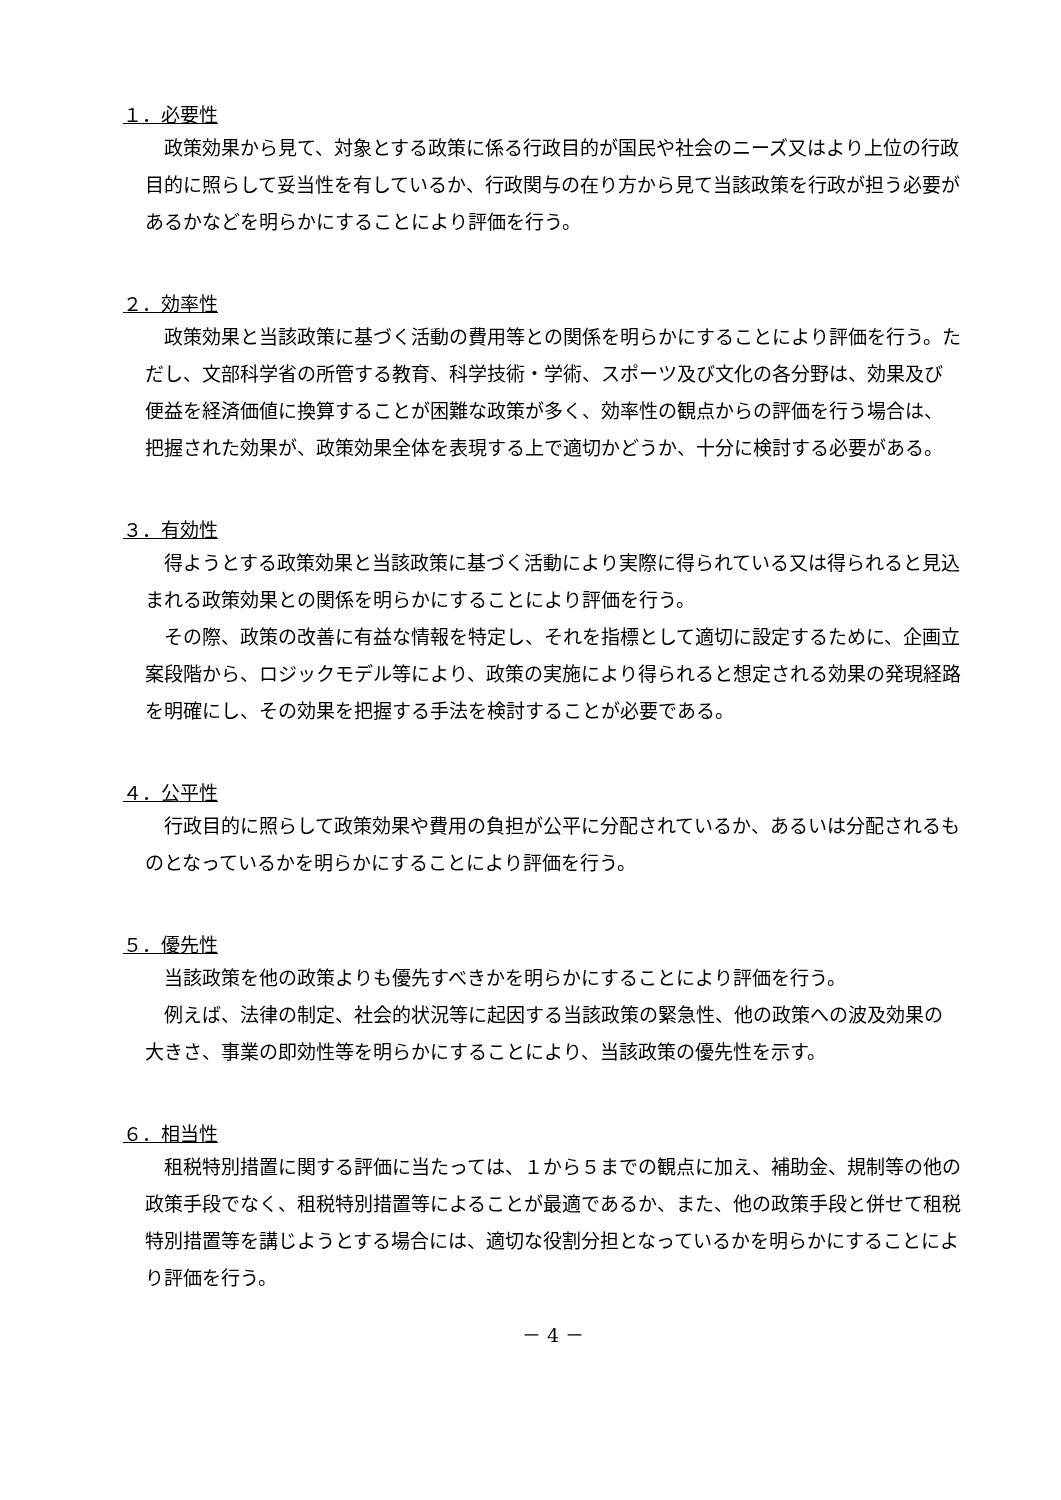１．必要性
政策効果から見て、対象とする政策に係る行政目的が国民や社会のニーズ又はより上位の行政目的に照らして妥当性を有しているか、行政関与の在り方から見て当該政策を行政が担う必要があるかなどを明らかにすることにより評価を行う。
２．効率性
政策効果と当該政策に基づく活動の費用等との関係を明らかにすることにより評価を行う。ただし、文部科学省の所管する教育、科学技術・学術、スポーツ及び文化の各分野は、効果及び便益を経済価値に換算することが困難な政策が多く、効率性の観点からの評価を行う場合は、把握された効果が、政策効果全体を表現する上で適切かどうか、十分に検討する必要がある。
３．有効性
得ようとする政策効果と当該政策に基づく活動により実際に得られている又は得られると見込まれる政策効果との関係を明らかにすることにより評価を行う。
その際、政策の改善に有益な情報を特定し、それを指標として適切に設定するために、企画立案段階から、ロジックモデル等により、政策の実施により得られると想定される効果の発現経路を明確にし、その効果を把握する手法を検討することが必要である。
４．公平性
行政目的に照らして政策効果や費用の負担が公平に分配されているか、あるいは分配されるものとなっているかを明らかにすることにより評価を行う。
５．優先性
当該政策を他の政策よりも優先すべきかを明らかにすることにより評価を行う。
例えば、法律の制定、社会的状況等に起因する当該政策の緊急性、他の政策への波及効果の大きさ、事業の即効性等を明らかにすることにより、当該政策の優先性を示す。
６．相当性
租税特別措置に関する評価に当たっては、１から５までの観点に加え、補助金、規制等の他の政策手段でなく、租税特別措置等によることが最適であるか、また、他の政策手段と併せて租税特別措置等を講じようとする場合には、適切な役割分担となっているかを明らかにすることにより評価を行う。
－ 4 －